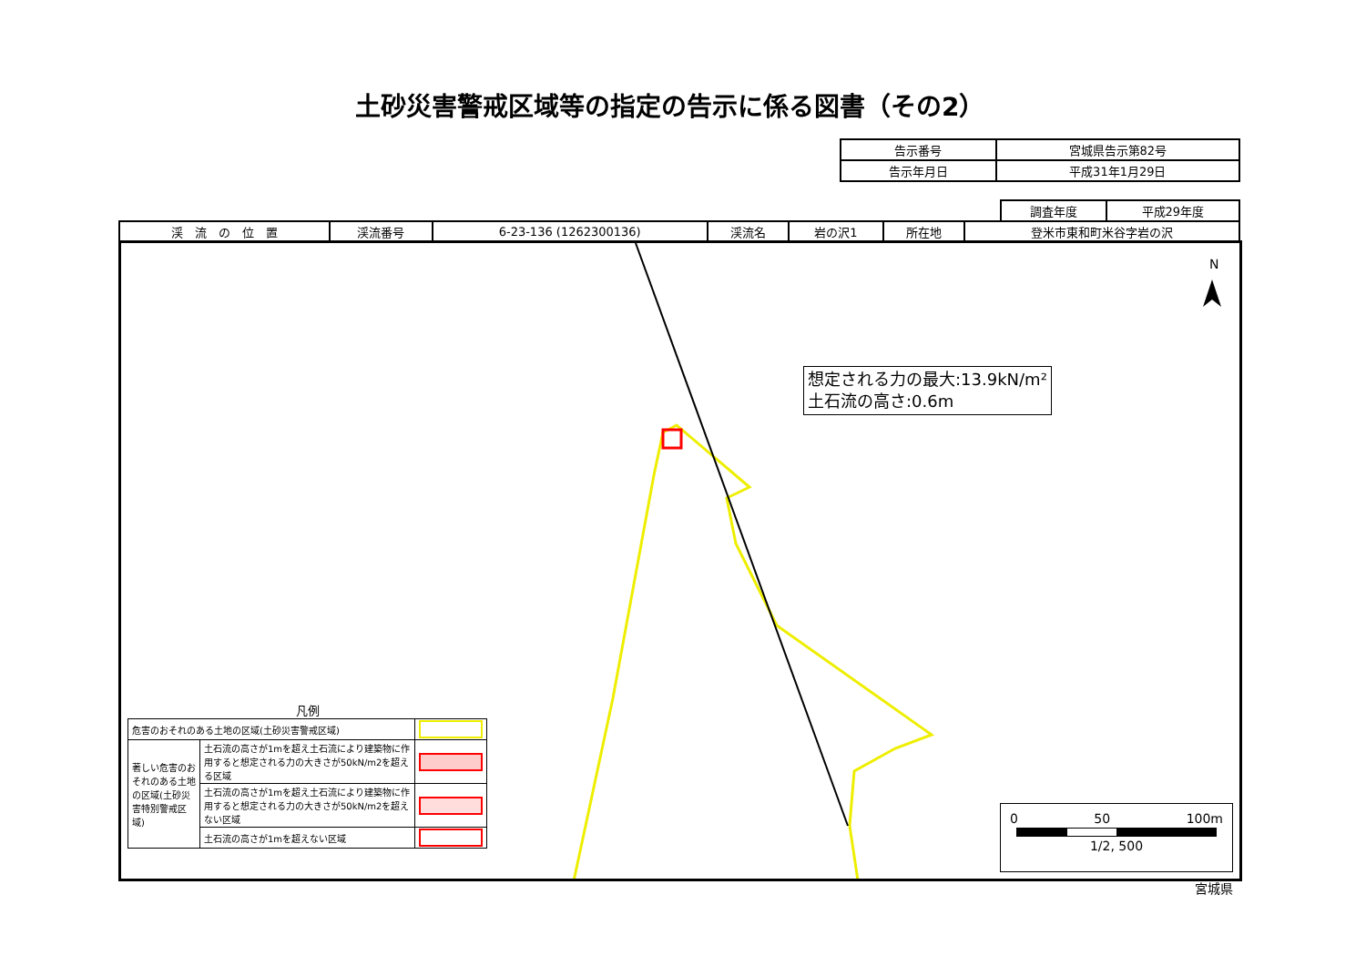土砂災害警戒区域等の指定の告示に係る図書（その2）
| 告示番号 | 宮城県告示第82号 |
| 告示年月日 | 平成31年1月29日 |
| 調査年度 | 平成29年度 |
| 渓 流 の 位 置 | 渓流番号 | 6-23-136 (1262300136) | 渓流名 | 岩の沢1 | 所在地 | 登米市東和町米谷字岩の沢 |
N
想定される力の最大:13.9kN/m²
土石流の高さ:0.6m
凡例
| 危害のおそれのある土地の区域(土砂災害警戒区域) | | |
| 著しい危害のおそれのある土地の区域(土砂災害特別警戒区域) | 土石流の高さが1mを超え土石流により建築物に作用すると想定される力の大きさが50kN/m2を超える区域 | |
| | 土石流の高さが1mを超え土石流により建築物に作用すると想定される力の大きさが50kN/m2を超えない区域 | |
| | 土石流の高さが1mを超えない区域 | |
0 50 100m
1/2, 500
宮城県